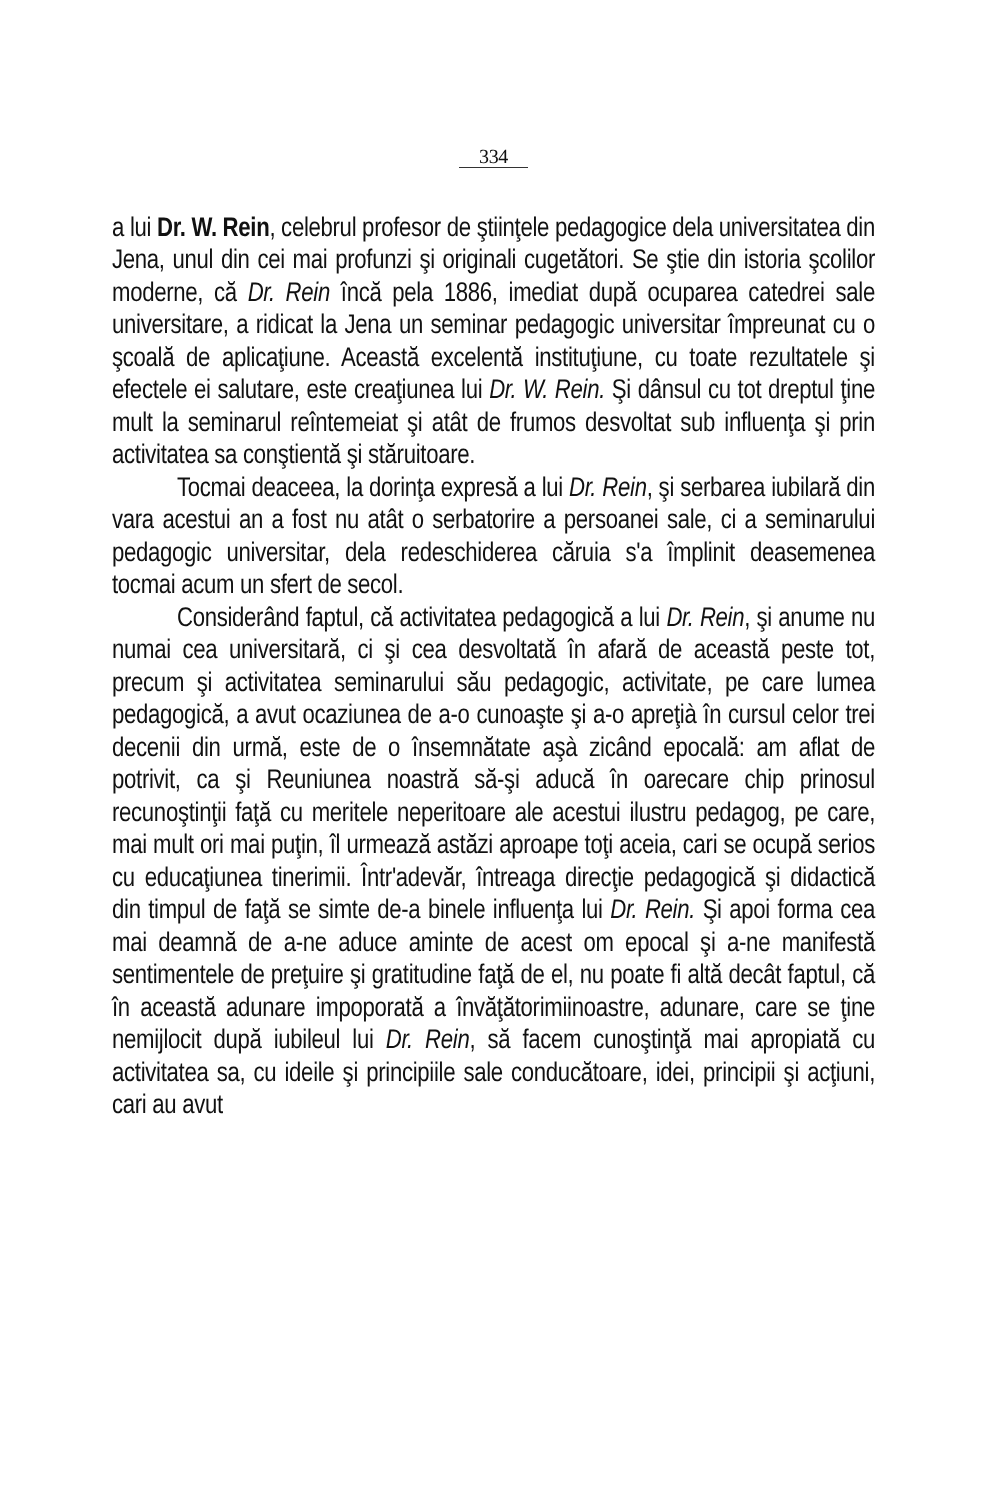334
a lui Dr. W. Rein, celebrul profesor de ştiinţele pedagogice dela universitatea din Jena, unul din cei mai profunzi şi originali cugetători. Se ştie din istoria şcolilor moderne, că Dr. Rein încă pela 1886, imediat după ocuparea catedrei sale universitare, a ridicat la Jena un seminar pedagogic universitar împreunat cu o şcoală de aplicaţiune. Această excelentă instituţiune, cu toate rezultatele şi efectele ei salutare, este creaţiunea lui Dr. W. Rein. Şi dânsul cu tot dreptul ţine mult la seminarul reîntemeiat şi atât de frumos desvoltat sub influenţa şi prin activitatea sa conştientă şi stăruitoare.
Tocmai deaceea, la dorinţa expresă a lui Dr. Rein, şi serbarea iubilară din vara acestui an a fost nu atât o serbatorire a persoanei sale, ci a seminarului pedagogic universitar, dela redeschiderea căruia s'a împlinit deasemenea tocmai acum un sfert de secol.
Considerând faptul, că activitatea pedagogică a lui Dr. Rein, şi anume nu numai cea universitară, ci şi cea desvoltată în afară de această peste tot, precum şi activitatea seminarului său pedagogic, activitate, pe care lumea pedagogică, a avut ocaziunea de a-o cunoaşte şi a-o apreţià în cursul celor trei decenii din urmă, este de o însemnătate aşà zicând epocală: am aflat de potrivit, ca şi Reuniunea noastră să-şi aducă în oarecare chip prinosul recunoştinţii faţă cu meritele neperitoare ale acestui ilustru pedagog, pe care, mai mult ori mai puţin, îl urmează astăzi aproape toţi aceia, cari se ocupă serios cu educaţiunea tinerimii. Într'adevăr, întreaga direcţie pedagogică şi didactică din timpul de faţă se simte de-a binele influenţa lui Dr. Rein. Şi apoi forma cea mai deamnă de a-ne aduce aminte de acest om epocal şi a-ne manifestă sentimentele de preţuire şi gratitudine faţă de el, nu poate fi altă decât faptul, că în această adunare impoporată a învăţătorimiinoastre, adunare, care se ţine nemijlocit după iubileul lui Dr. Rein, să facem cunoştinţă mai apropiată cu activitatea sa, cu ideile şi principiile sale conducătoare, idei, principii şi acţiuni, cari au avut